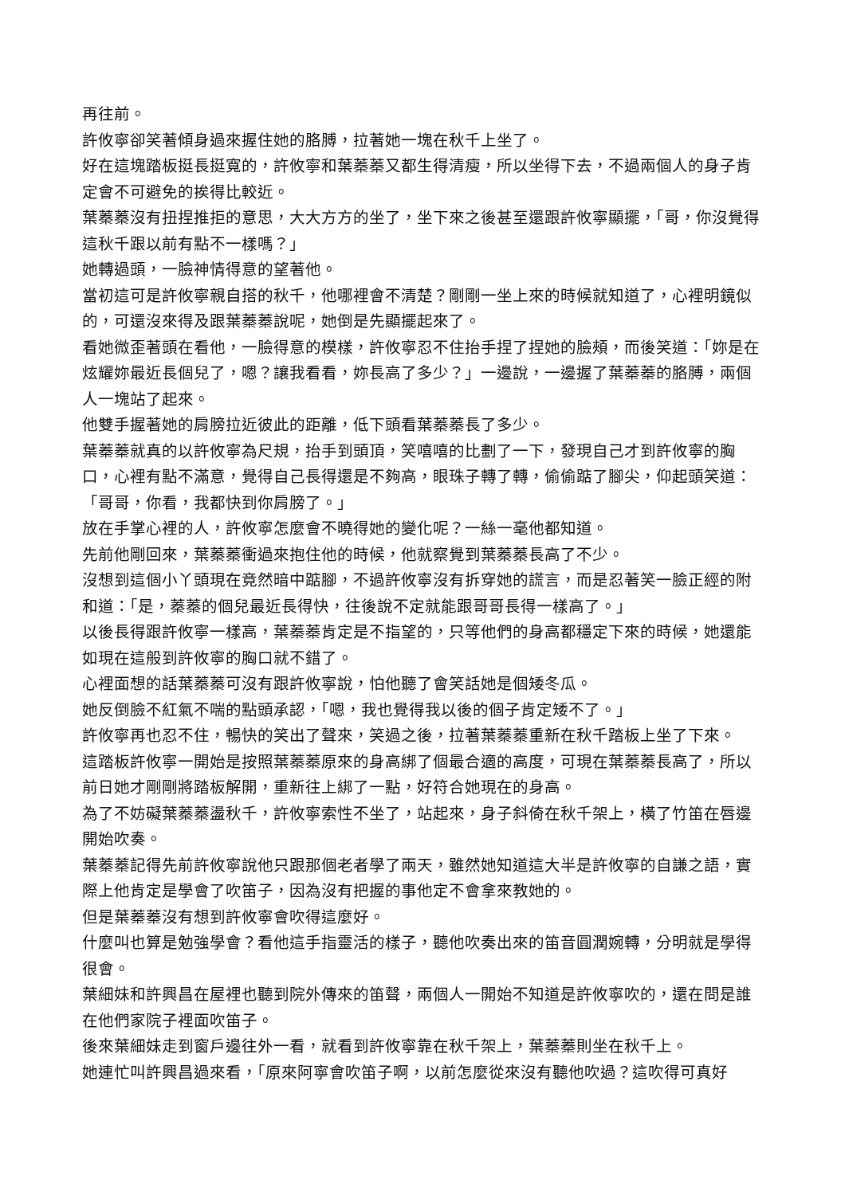再往前。
許攸寧卻笑著傾身過來握住她的胳膊，拉著她一塊在秋千上坐了。
好在這塊踏板挺長挺寬的，許攸寧和葉蓁蓁又都生得清瘦，所以坐得下去，不過兩個人的身子肯定會不可避免的挨得比較近。
葉蓁蓁沒有扭捏推拒的意思，大大方方的坐了，坐下來之後甚至還跟許攸寧顯擺，「哥，你沒覺得這秋千跟以前有點不一樣嗎？」
她轉過頭，一臉神情得意的望著他。
當初這可是許攸寧親自搭的秋千，他哪裡會不清楚？剛剛一坐上來的時候就知道了，心裡明鏡似的，可還沒來得及跟葉蓁蓁說呢，她倒是先顯擺起來了。
看她微歪著頭在看他，一臉得意的模樣，許攸寧忍不住抬手捏了捏她的臉頰，而後笑道：「妳是在炫耀妳最近長個兒了，嗯？讓我看看，妳長高了多少？」一邊說，一邊握了葉蓁蓁的胳膊，兩個人一塊站了起來。
他雙手握著她的肩膀拉近彼此的距離，低下頭看葉蓁蓁長了多少。
葉蓁蓁就真的以許攸寧為尺規，抬手到頭頂，笑嘻嘻的比劃了一下，發現自己才到許攸寧的胸口，心裡有點不滿意，覺得自己長得還是不夠高，眼珠子轉了轉，偷偷踮了腳尖，仰起頭笑道：「哥哥，你看，我都快到你肩膀了。」
放在手掌心裡的人，許攸寧怎麼會不曉得她的變化呢？一絲一毫他都知道。
先前他剛回來，葉蓁蓁衝過來抱住他的時候，他就察覺到葉蓁蓁長高了不少。
沒想到這個小丫頭現在竟然暗中踮腳，不過許攸寧沒有拆穿她的謊言，而是忍著笑一臉正經的附和道：「是，蓁蓁的個兒最近長得快，往後說不定就能跟哥哥長得一樣高了。」
以後長得跟許攸寧一樣高，葉蓁蓁肯定是不指望的，只等他們的身高都穩定下來的時候，她還能如現在這般到許攸寧的胸口就不錯了。
心裡面想的話葉蓁蓁可沒有跟許攸寧說，怕他聽了會笑話她是個矮冬瓜。
她反倒臉不紅氣不喘的點頭承認，「嗯，我也覺得我以後的個子肯定矮不了。」
許攸寧再也忍不住，暢快的笑出了聲來，笑過之後，拉著葉蓁蓁重新在秋千踏板上坐了下來。
這踏板許攸寧一開始是按照葉蓁蓁原來的身高綁了個最合適的高度，可現在葉蓁蓁長高了，所以前日她才剛剛將踏板解開，重新往上綁了一點，好符合她現在的身高。
為了不妨礙葉蓁蓁盪秋千，許攸寧索性不坐了，站起來，身子斜倚在秋千架上，橫了竹笛在唇邊開始吹奏。
葉蓁蓁記得先前許攸寧說他只跟那個老者學了兩天，雖然她知道這大半是許攸寧的自謙之語，實際上他肯定是學會了吹笛子，因為沒有把握的事他定不會拿來教她的。
但是葉蓁蓁沒有想到許攸寧會吹得這麼好。
什麼叫也算是勉強學會？看他這手指靈活的樣子，聽他吹奏出來的笛音圓潤婉轉，分明就是學得很會。
葉細妹和許興昌在屋裡也聽到院外傳來的笛聲，兩個人一開始不知道是許攸寧吹的，還在問是誰在他們家院子裡面吹笛子。
後來葉細妹走到窗戶邊往外一看，就看到許攸寧靠在秋千架上，葉蓁蓁則坐在秋千上。
她連忙叫許興昌過來看，「原來阿寧會吹笛子啊，以前怎麼從來沒有聽他吹過？這吹得可真好